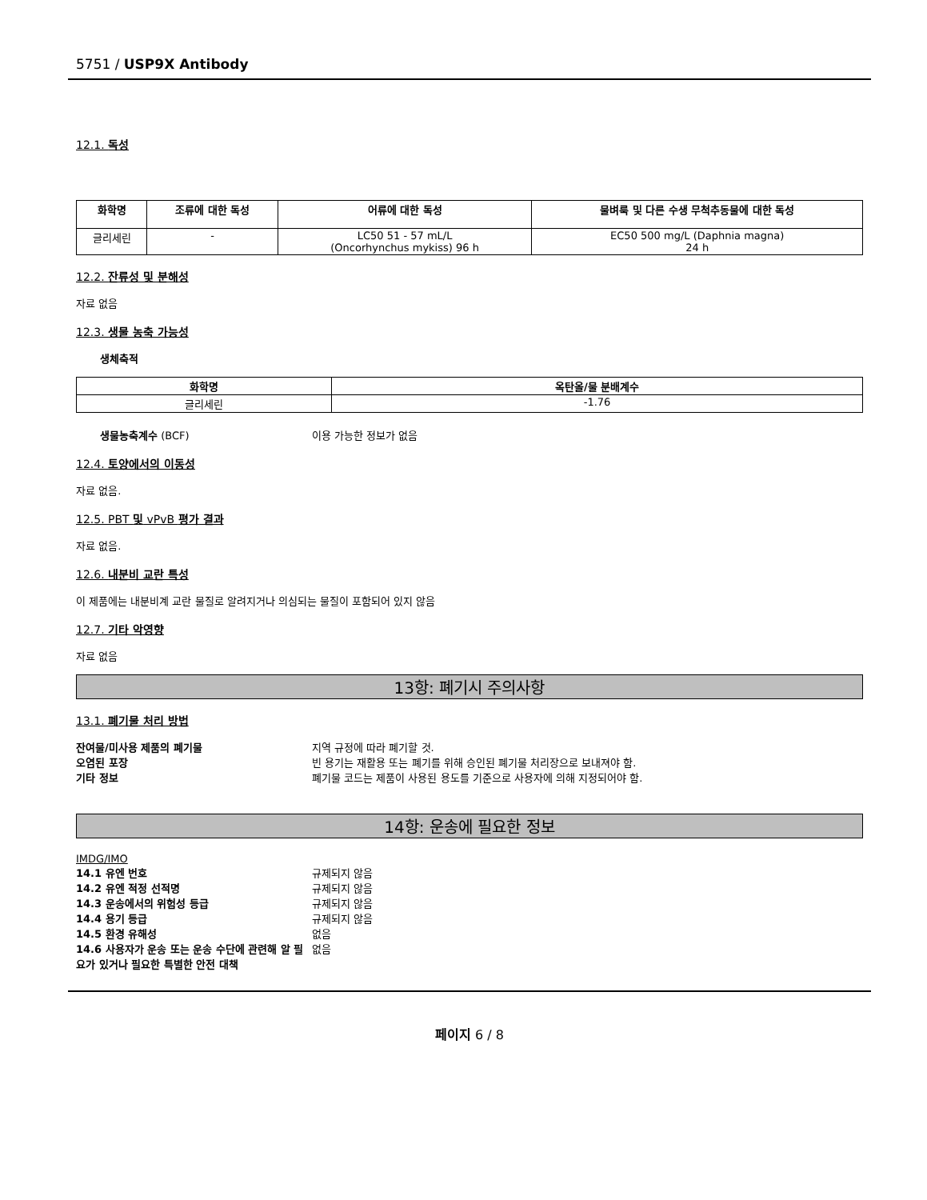5751 / USP9X Antibody
12.1. 독성
| 화학명 | 조류에 대한 독성 | 어류에 대한 독성 | 물벼룩 및 다른 수생 무척추동물에 대한 독성 |
| --- | --- | --- | --- |
| 글리세린 | - | LC50 51 - 57 mL/L (Oncorhynchus mykiss) 96 h | EC50 500 mg/L (Daphnia magna) 24 h |
12.2. 잔류성 및 분해성
자료 없음
12.3. 생물 농축 가능성
생체축적
| 화학명 | 옥탄올/물 분배계수 |
| --- | --- |
| 글리세린 | -1.76 |
생물농축계수 (BCF) 이용 가능한 정보가 없음
12.4. 토양에서의 이동성
자료 없음.
12.5. PBT 및 vPvB 평가 결과
자료 없음.
12.6. 내분비 교란 특성
이 제품에는 내분비계 교란 물질로 알려지거나 의심되는 물질이 포함되어 있지 않음
12.7. 기타 악영향
자료 없음
13항: 폐기시 주의사항
13.1. 폐기물 처리 방법
잔여물/미사용 제품의 폐기물 지역 규정에 따라 폐기할 것.
오염된 포장 빈 용기는 재활용 또는 폐기를 위해 승인된 폐기물 처리장으로 보내져야 함.
기타 정보 폐기물 코드는 제품이 사용된 용도를 기준으로 사용자에 의해 지정되어야 함.
14항: 운송에 필요한 정보
IMDG/IMO
14.1 유엔 번호 규제되지 않음
14.2 유엔 적정 선적명 규제되지 않음
14.3 운송에서의 위험성 등급 규제되지 않음
14.4 용기 등급 규제되지 않음
14.5 환경 유해성 없음
14.6 사용자가 운송 또는 운송 수단에 관련해 알 필요가 있거나 필요한 특별한 안전 대책 없음
페이지 6 / 8